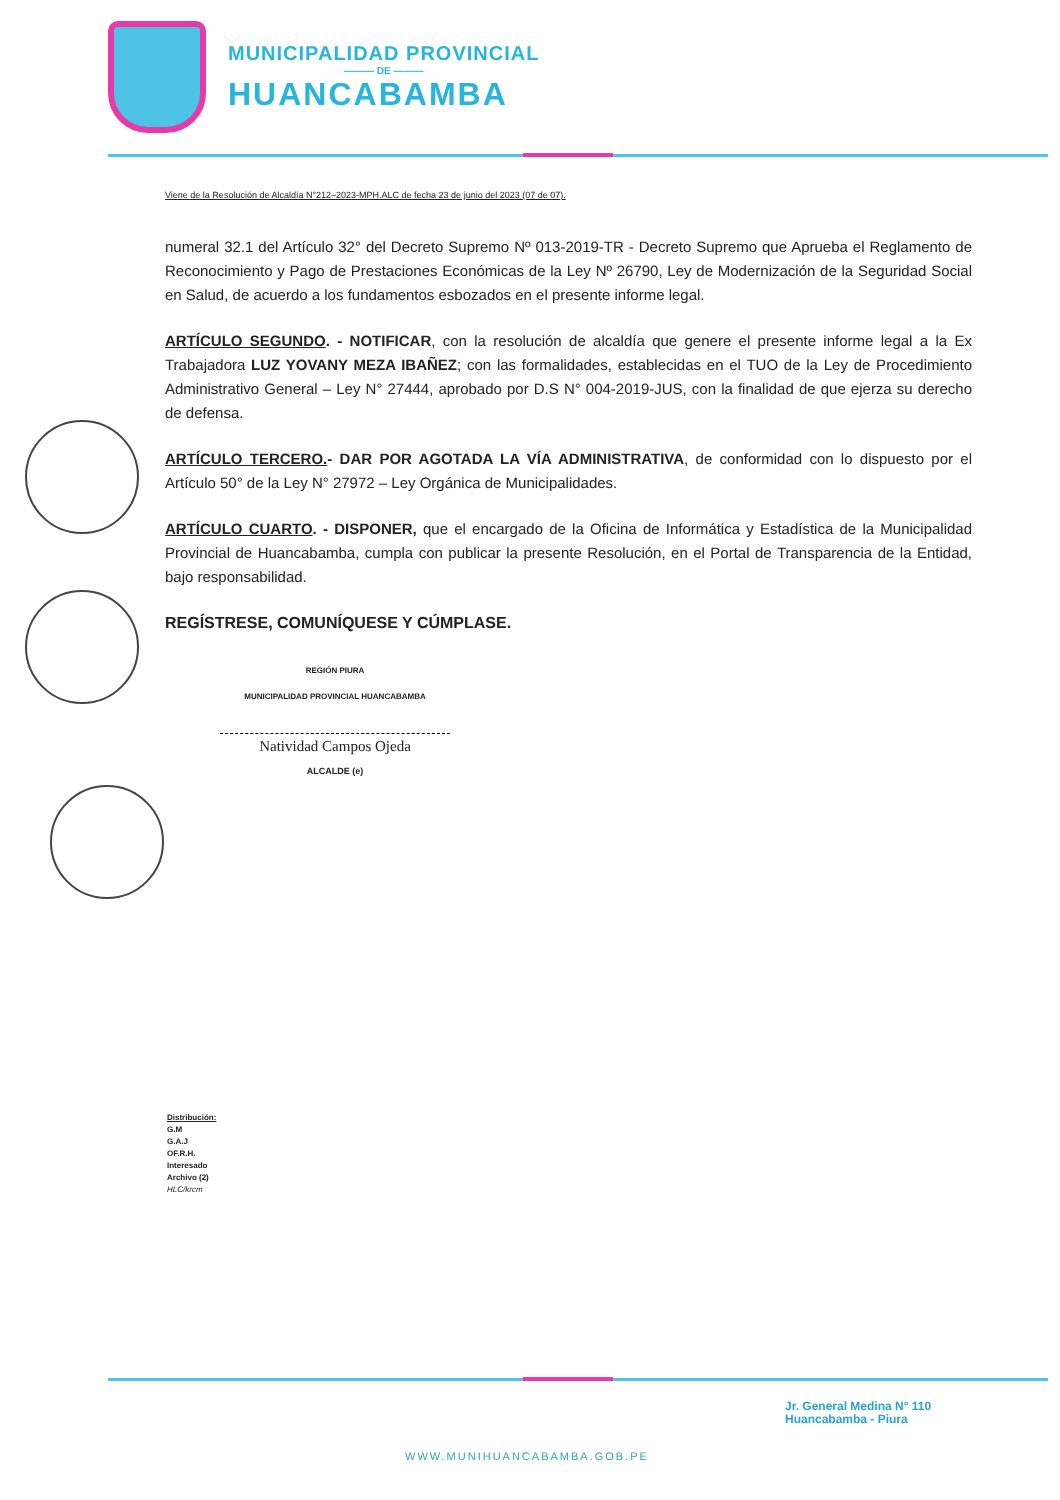MUNICIPALIDAD PROVINCIAL
——— DE ———
HUANCABAMBA
Viene de la Resolución de Alcaldía N°212–2023-MPH.ALC de fecha 23 de junio del 2023 (07 de 07).
numeral 32.1 del Artículo 32° del Decreto Supremo Nº 013-2019-TR - Decreto Supremo que Aprueba el Reglamento de Reconocimiento y Pago de Prestaciones Económicas de la Ley Nº 26790, Ley de Modernización de la Seguridad Social en Salud, de acuerdo a los fundamentos esbozados en el presente informe legal.
ARTÍCULO SEGUNDO. - NOTIFICAR, con la resolución de alcaldía que genere el presente informe legal a la Ex Trabajadora LUZ YOVANY MEZA IBAÑEZ; con las formalidades, establecidas en el TUO de la Ley de Procedimiento Administrativo General – Ley N° 27444, aprobado por D.S N° 004-2019-JUS, con la finalidad de que ejerza su derecho de defensa.
ARTÍCULO TERCERO.- DAR POR AGOTADA LA VÍA ADMINISTRATIVA, de conformidad con lo dispuesto por el Artículo 50° de la Ley N° 27972 – Ley Orgánica de Municipalidades.
ARTÍCULO CUARTO. - DISPONER, que el encargado de la Oficina de Informática y Estadística de la Municipalidad Provincial de Huancabamba, cumpla con publicar la presente Resolución, en el Portal de Transparencia de la Entidad, bajo responsabilidad.
REGÍSTRESE, COMUNÍQUESE Y CÚMPLASE.
REGIÓN PIURA
MUNICIPALIDAD PROVINCIAL HUANCABAMBA
Natividad Campos Ojeda
ALCALDE (e)
Distribución:
G.M
G.A.J
OF.R.H.
Interesado
Archivo (2)
HLC/krcm
Jr. General Medina N° 110
Huancabamba - Piura
WWW.MUNIHUANCABAMBA.GOB.PE